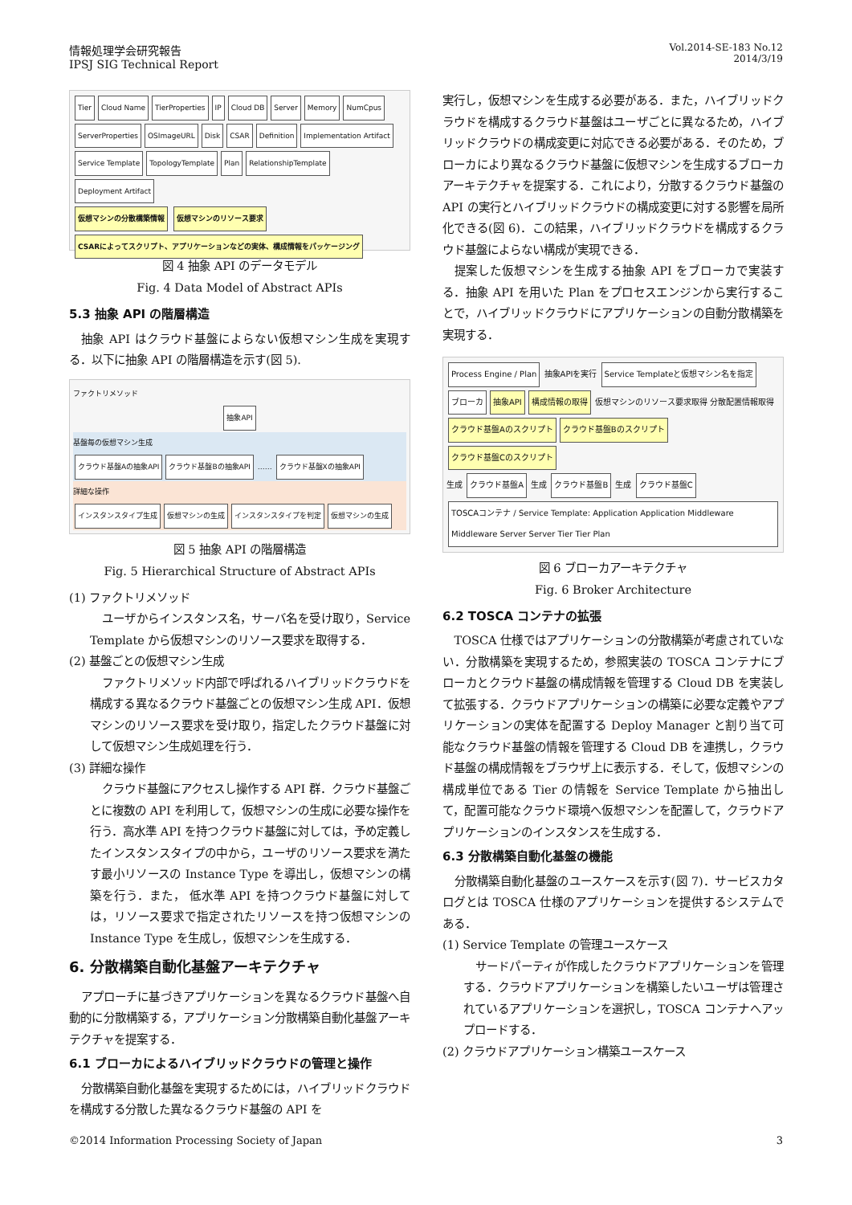情報処理学会研究報告
IPSJ SIG Technical Report
Vol.2014-SE-183 No.12
2014/3/19
Tier Cloud Name TierProperties IP Cloud DB Server Memory NumCpus ServerProperties OSImageURL Disk CSAR Definition Implementation Artifact Service Template TopologyTemplate Plan RelationshipTemplate Deployment Artifact
仮想マシンの分散構築情報 仮想マシンのリソース要求 CSARによってスクリプト、アプリケーションなどの実体、構成情報をパッケージング
図 4 抽象 API のデータモデル
Fig. 4 Data Model of Abstract APIs
5.3 抽象 API の階層構造
抽象 API はクラウド基盤によらない仮想マシン生成を実現する．以下に抽象 API の階層構造を示す(図 5).
ファクトリメソッド
抽象API
基盤毎の仮想マシン生成
クラウド基盤Aの抽象API クラウド基盤Bの抽象API …… クラウド基盤Xの抽象API
詳細な操作
インスタンスタイプ生成 仮想マシンの生成 インスタンスタイプを判定 仮想マシンの生成
図 5 抽象 API の階層構造
Fig. 5 Hierarchical Structure of Abstract APIs
(1) ファクトリメソッド
ユーザからインスタンス名，サーバ名を受け取り，Service Template から仮想マシンのリソース要求を取得する．
(2) 基盤ごとの仮想マシン生成
ファクトリメソッド内部で呼ばれるハイブリッドクラウドを構成する異なるクラウド基盤ごとの仮想マシン生成 API．仮想マシンのリソース要求を受け取り，指定したクラウド基盤に対して仮想マシン生成処理を行う．
(3) 詳細な操作
クラウド基盤にアクセスし操作する API 群．クラウド基盤ごとに複数の API を利用して，仮想マシンの生成に必要な操作を行う．高水準 API を持つクラウド基盤に対しては，予め定義したインスタンスタイプの中から，ユーザのリソース要求を満たす最小リソースの Instance Type を導出し，仮想マシンの構築を行う．また， 低水準 API を持つクラウド基盤に対しては，リソース要求で指定されたリソースを持つ仮想マシンの Instance Type を生成し，仮想マシンを生成する．
6. 分散構築自動化基盤アーキテクチャ
アプローチに基づきアプリケーションを異なるクラウド基盤へ自動的に分散構築する，アプリケーション分散構築自動化基盤アーキテクチャを提案する．
6.1 ブローカによるハイブリッドクラウドの管理と操作
分散構築自動化基盤を実現するためには，ハイブリッドクラウドを構成する分散した異なるクラウド基盤の API を
実行し，仮想マシンを生成する必要がある．また，ハイブリッドクラウドを構成するクラウド基盤はユーザごとに異なるため，ハイブリッドクラウドの構成変更に対応できる必要がある．そのため，ブローカにより異なるクラウド基盤に仮想マシンを生成するブローカアーキテクチャを提案する．これにより，分散するクラウド基盤の API の実行とハイブリッドクラウドの構成変更に対する影響を局所化できる(図 6)．この結果，ハイブリッドクラウドを構成するクラウド基盤によらない構成が実現できる．
提案した仮想マシンを生成する抽象 API をブローカで実装する．抽象 API を用いた Plan をプロセスエンジンから実行することで，ハイブリッドクラウドにアプリケーションの自動分散構築を実現する．
Process Engine / Plan 抽象APIを実行 Service Templateと仮想マシン名を指定
ブローカ 抽象API 構成情報の取得 仮想マシンのリソース要求取得 分散配置情報取得
クラウド基盤Aのスクリプト クラウド基盤Bのスクリプト クラウド基盤Cのスクリプト
生成 クラウド基盤A 生成 クラウド基盤B 生成 クラウド基盤C
TOSCAコンテナ / Service Template: Application Application Middleware Middleware Server Server Tier Tier Plan
図 6 ブローカアーキテクチャ
Fig. 6 Broker Architecture
6.2 TOSCA コンテナの拡張
TOSCA 仕様ではアプリケーションの分散構築が考慮されていない．分散構築を実現するため，参照実装の TOSCA コンテナにブローカとクラウド基盤の構成情報を管理する Cloud DB を実装して拡張する．クラウドアプリケーションの構築に必要な定義やアプリケーションの実体を配置する Deploy Manager と割り当て可能なクラウド基盤の情報を管理する Cloud DB を連携し，クラウド基盤の構成情報をブラウザ上に表示する．そして，仮想マシンの構成単位である Tier の情報を Service Template から抽出して，配置可能なクラウド環境へ仮想マシンを配置して，クラウドアプリケーションのインスタンスを生成する．
6.3 分散構築自動化基盤の機能
分散構築自動化基盤のユースケースを示す(図 7)．サービスカタログとは TOSCA 仕様のアプリケーションを提供するシステムである．
(1) Service Template の管理ユースケース
サードパーティが作成したクラウドアプリケーションを管理する．クラウドアプリケーションを構築したいユーザは管理されているアプリケーションを選択し，TOSCA コンテナへアップロードする．
(2) クラウドアプリケーション構築ユースケース
©2014 Information Processing Society of Japan
3